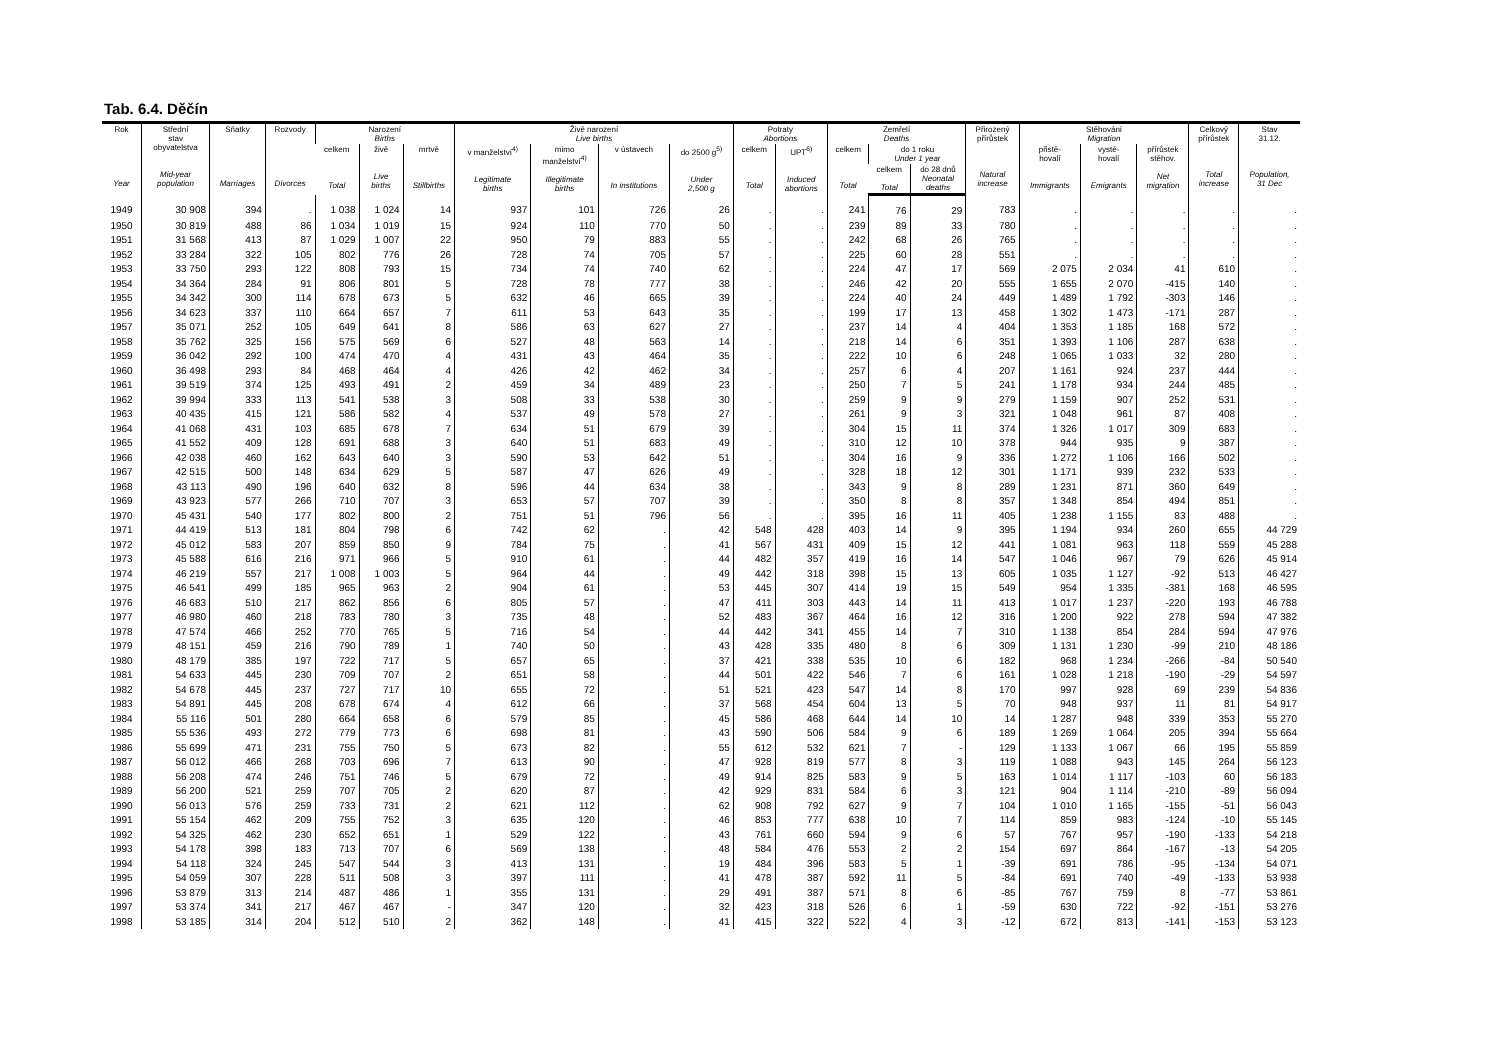Tab. 6.4. Děčín
| Rok Year | Střední stav obyvatelstva Mid-year population | Sňatky Marriages | Rozvody Divorces | Narození Births | | | Živě narození Live births | | | | Potraty Abortions | | Zemřelí Deaths | | | Přirozený přírůstek Natural increase | Stěhování Migration | | | Celkový přírůstek Total increase | Stav 31.12. Population, 31 Dec |
| --- | --- | --- | --- | --- | --- | --- | --- | --- | --- | --- | --- | --- | --- | --- | --- | --- | --- | --- | --- | --- | --- |
| | | | | celkem Total | živě Live births | mrtvě Stillbirths | v manželství<sup>4)</sup> Legitimate births | mimo manželství<sup>4)</sup> Illegitimate births | v ústavech In institutions | do 2500 g<sup>5)</sup> Under 2,500 g | celkem Total | UPT<sup>6)</sup> Induced abortions | celkem Total | do 1 roku Under 1 year | | | přistě- hovalí Immigrants | vystě- hovalí Emigrants | přírůstek stěhov. Net migration | | |
| | | | | | | | | | | | | | | celkem Total | do 28 dnů Neonatal deaths | | | | | | |
| 1949 | 30 908 | 394 | . | 1 038 | 1 024 | 14 | 937 | 101 | 726 | 26 | . | . | 241 | 76 | 29 | 783 | . | . | . | . | . |
| 1950 | 30 819 | 488 | 86 | 1 034 | 1 019 | 15 | 924 | 110 | 770 | 50 | . | . | 239 | 89 | 33 | 780 | . | . | . | . | . |
| 1951 | 31 568 | 413 | 87 | 1 029 | 1 007 | 22 | 950 | 79 | 883 | 55 | . | . | 242 | 68 | 26 | 765 | . | . | . | . | . |
| 1952 | 33 284 | 322 | 105 | 802 | 776 | 26 | 728 | 74 | 705 | 57 | . | . | 225 | 60 | 28 | 551 | . | . | . | . | . |
| 1953 | 33 750 | 293 | 122 | 808 | 793 | 15 | 734 | 74 | 740 | 62 | . | . | 224 | 47 | 17 | 569 | 2 075 | 2 034 | 41 | 610 | . |
| 1954 | 34 364 | 284 | 91 | 806 | 801 | 5 | 728 | 78 | 777 | 38 | . | . | 246 | 42 | 20 | 555 | 1 655 | 2 070 | -415 | 140 | . |
| 1955 | 34 342 | 300 | 114 | 678 | 673 | 5 | 632 | 46 | 665 | 39 | . | . | 224 | 40 | 24 | 449 | 1 489 | 1 792 | -303 | 146 | . |
| 1956 | 34 623 | 337 | 110 | 664 | 657 | 7 | 611 | 53 | 643 | 35 | . | . | 199 | 17 | 13 | 458 | 1 302 | 1 473 | -171 | 287 | . |
| 1957 | 35 071 | 252 | 105 | 649 | 641 | 8 | 586 | 63 | 627 | 27 | . | . | 237 | 14 | 4 | 404 | 1 353 | 1 185 | 168 | 572 | . |
| 1958 | 35 762 | 325 | 156 | 575 | 569 | 6 | 527 | 48 | 563 | 14 | . | . | 218 | 14 | 6 | 351 | 1 393 | 1 106 | 287 | 638 | . |
| 1959 | 36 042 | 292 | 100 | 474 | 470 | 4 | 431 | 43 | 464 | 35 | . | . | 222 | 10 | 6 | 248 | 1 065 | 1 033 | 32 | 280 | . |
| 1960 | 36 498 | 293 | 84 | 468 | 464 | 4 | 426 | 42 | 462 | 34 | . | . | 257 | 6 | 4 | 207 | 1 161 | 924 | 237 | 444 | . |
| 1961 | 39 519 | 374 | 125 | 493 | 491 | 2 | 459 | 34 | 489 | 23 | . | . | 250 | 7 | 5 | 241 | 1 178 | 934 | 244 | 485 | . |
| 1962 | 39 994 | 333 | 113 | 541 | 538 | 3 | 508 | 33 | 538 | 30 | . | . | 259 | 9 | 9 | 279 | 1 159 | 907 | 252 | 531 | . |
| 1963 | 40 435 | 415 | 121 | 586 | 582 | 4 | 537 | 49 | 578 | 27 | . | . | 261 | 9 | 3 | 321 | 1 048 | 961 | 87 | 408 | . |
| 1964 | 41 068 | 431 | 103 | 685 | 678 | 7 | 634 | 51 | 679 | 39 | . | . | 304 | 15 | 11 | 374 | 1 326 | 1 017 | 309 | 683 | . |
| 1965 | 41 552 | 409 | 128 | 691 | 688 | 3 | 640 | 51 | 683 | 49 | . | . | 310 | 12 | 10 | 378 | 944 | 935 | 9 | 387 | . |
| 1966 | 42 038 | 460 | 162 | 643 | 640 | 3 | 590 | 53 | 642 | 51 | . | . | 304 | 16 | 9 | 336 | 1 272 | 1 106 | 166 | 502 | . |
| 1967 | 42 515 | 500 | 148 | 634 | 629 | 5 | 587 | 47 | 626 | 49 | . | . | 328 | 18 | 12 | 301 | 1 171 | 939 | 232 | 533 | . |
| 1968 | 43 113 | 490 | 196 | 640 | 632 | 8 | 596 | 44 | 634 | 38 | . | . | 343 | 9 | 8 | 289 | 1 231 | 871 | 360 | 649 | . |
| 1969 | 43 923 | 577 | 266 | 710 | 707 | 3 | 653 | 57 | 707 | 39 | . | . | 350 | 8 | 8 | 357 | 1 348 | 854 | 494 | 851 | . |
| 1970 | 45 431 | 540 | 177 | 802 | 800 | 2 | 751 | 51 | 796 | 56 | . | . | 395 | 16 | 11 | 405 | 1 238 | 1 155 | 83 | 488 | . |
| 1971 | 44 419 | 513 | 181 | 804 | 798 | 6 | 742 | 62 | . | 42 | 548 | 428 | 403 | 14 | 9 | 395 | 1 194 | 934 | 260 | 655 | 44 729 |
| 1972 | 45 012 | 583 | 207 | 859 | 850 | 9 | 784 | 75 | . | 41 | 567 | 431 | 409 | 15 | 12 | 441 | 1 081 | 963 | 118 | 559 | 45 288 |
| 1973 | 45 588 | 616 | 216 | 971 | 966 | 5 | 910 | 61 | . | 44 | 482 | 357 | 419 | 16 | 14 | 547 | 1 046 | 967 | 79 | 626 | 45 914 |
| 1974 | 46 219 | 557 | 217 | 1 008 | 1 003 | 5 | 964 | 44 | . | 49 | 442 | 318 | 398 | 15 | 13 | 605 | 1 035 | 1 127 | -92 | 513 | 46 427 |
| 1975 | 46 541 | 499 | 185 | 965 | 963 | 2 | 904 | 61 | . | 53 | 445 | 307 | 414 | 19 | 15 | 549 | 954 | 1 335 | -381 | 168 | 46 595 |
| 1976 | 46 683 | 510 | 217 | 862 | 856 | 6 | 805 | 57 | . | 47 | 411 | 303 | 443 | 14 | 11 | 413 | 1 017 | 1 237 | -220 | 193 | 46 788 |
| 1977 | 46 980 | 460 | 218 | 783 | 780 | 3 | 735 | 48 | . | 52 | 483 | 367 | 464 | 16 | 12 | 316 | 1 200 | 922 | 278 | 594 | 47 382 |
| 1978 | 47 574 | 466 | 252 | 770 | 765 | 5 | 716 | 54 | . | 44 | 442 | 341 | 455 | 14 | 7 | 310 | 1 138 | 854 | 284 | 594 | 47 976 |
| 1979 | 48 151 | 459 | 216 | 790 | 789 | 1 | 740 | 50 | . | 43 | 428 | 335 | 480 | 8 | 6 | 309 | 1 131 | 1 230 | -99 | 210 | 48 186 |
| 1980 | 48 179 | 385 | 197 | 722 | 717 | 5 | 657 | 65 | . | 37 | 421 | 338 | 535 | 10 | 6 | 182 | 968 | 1 234 | -266 | -84 | 50 540 |
| 1981 | 54 633 | 445 | 230 | 709 | 707 | 2 | 651 | 58 | . | 44 | 501 | 422 | 546 | 7 | 6 | 161 | 1 028 | 1 218 | -190 | -29 | 54 597 |
| 1982 | 54 678 | 445 | 237 | 727 | 717 | 10 | 655 | 72 | . | 51 | 521 | 423 | 547 | 14 | 8 | 170 | 997 | 928 | 69 | 239 | 54 836 |
| 1983 | 54 891 | 445 | 208 | 678 | 674 | 4 | 612 | 66 | . | 37 | 568 | 454 | 604 | 13 | 5 | 70 | 948 | 937 | 11 | 81 | 54 917 |
| 1984 | 55 116 | 501 | 280 | 664 | 658 | 6 | 579 | 85 | . | 45 | 586 | 468 | 644 | 14 | 10 | 14 | 1 287 | 948 | 339 | 353 | 55 270 |
| 1985 | 55 536 | 493 | 272 | 779 | 773 | 6 | 698 | 81 | . | 43 | 590 | 506 | 584 | 9 | 6 | 189 | 1 269 | 1 064 | 205 | 394 | 55 664 |
| 1986 | 55 699 | 471 | 231 | 755 | 750 | 5 | 673 | 82 | . | 55 | 612 | 532 | 621 | 7 | - | 129 | 1 133 | 1 067 | 66 | 195 | 55 859 |
| 1987 | 56 012 | 466 | 268 | 703 | 696 | 7 | 613 | 90 | . | 47 | 928 | 819 | 577 | 8 | 3 | 119 | 1 088 | 943 | 145 | 264 | 56 123 |
| 1988 | 56 208 | 474 | 246 | 751 | 746 | 5 | 679 | 72 | . | 49 | 914 | 825 | 583 | 9 | 5 | 163 | 1 014 | 1 117 | -103 | 60 | 56 183 |
| 1989 | 56 200 | 521 | 259 | 707 | 705 | 2 | 620 | 87 | . | 42 | 929 | 831 | 584 | 6 | 3 | 121 | 904 | 1 114 | -210 | -89 | 56 094 |
| 1990 | 56 013 | 576 | 259 | 733 | 731 | 2 | 621 | 112 | . | 62 | 908 | 792 | 627 | 9 | 7 | 104 | 1 010 | 1 165 | -155 | -51 | 56 043 |
| 1991 | 55 154 | 462 | 209 | 755 | 752 | 3 | 635 | 120 | . | 46 | 853 | 777 | 638 | 10 | 7 | 114 | 859 | 983 | -124 | -10 | 55 145 |
| 1992 | 54 325 | 462 | 230 | 652 | 651 | 1 | 529 | 122 | . | 43 | 761 | 660 | 594 | 9 | 6 | 57 | 767 | 957 | -190 | -133 | 54 218 |
| 1993 | 54 178 | 398 | 183 | 713 | 707 | 6 | 569 | 138 | . | 48 | 584 | 476 | 553 | 2 | 2 | 154 | 697 | 864 | -167 | -13 | 54 205 |
| 1994 | 54 118 | 324 | 245 | 547 | 544 | 3 | 413 | 131 | . | 19 | 484 | 396 | 583 | 5 | 1 | -39 | 691 | 786 | -95 | -134 | 54 071 |
| 1995 | 54 059 | 307 | 228 | 511 | 508 | 3 | 397 | 111 | . | 41 | 478 | 387 | 592 | 11 | 5 | -84 | 691 | 740 | -49 | -133 | 53 938 |
| 1996 | 53 879 | 313 | 214 | 487 | 486 | 1 | 355 | 131 | . | 29 | 491 | 387 | 571 | 8 | 6 | -85 | 767 | 759 | 8 | -77 | 53 861 |
| 1997 | 53 374 | 341 | 217 | 467 | 467 | - | 347 | 120 | . | 32 | 423 | 318 | 526 | 6 | 1 | -59 | 630 | 722 | -92 | -151 | 53 276 |
| 1998 | 53 185 | 314 | 204 | 512 | 510 | 2 | 362 | 148 | . | 41 | 415 | 322 | 522 | 4 | 3 | -12 | 672 | 813 | -141 | -153 | 53 123 |